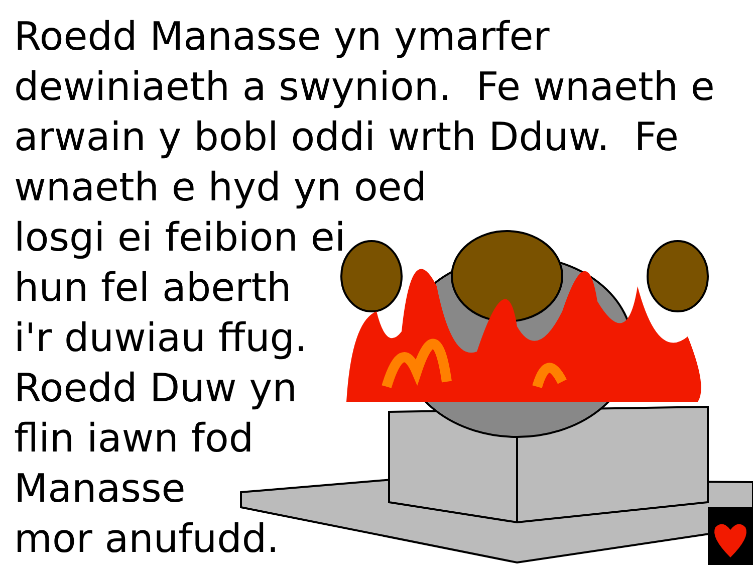Roedd Manasse yn ymarfer
dewiniaeth a swynion. Fe wnaeth e
arwain y bobl oddi wrth Dduw. Fe
wnaeth e hyd yn oed
losgi ei feibion ei
hun fel aberth
i'r duwiau ffug.
Roedd Duw yn
flin iawn fod
Manasse
mor anufudd.